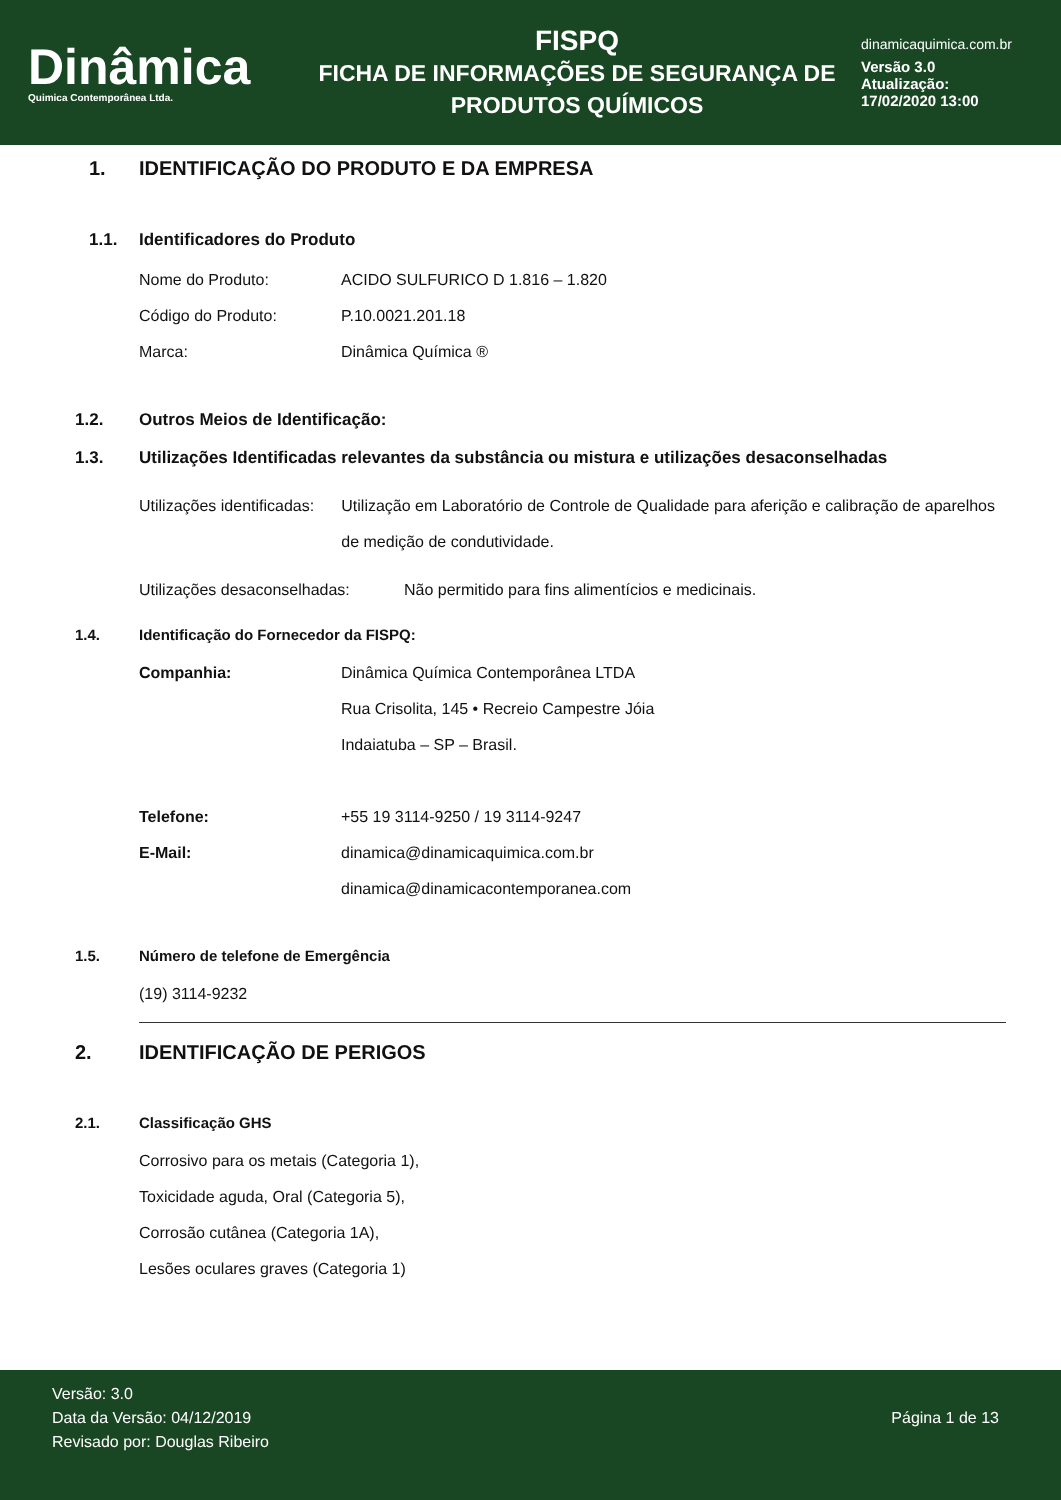Dinâmica
Quimica Contemporânea Ltda.
FISPQ
FICHA DE INFORMAÇÕES DE SEGURANÇA DE PRODUTOS QUÍMICOS
dinamicaquimica.com.br
Versão 3.0
Atualização:
17/02/2020 13:00
1. IDENTIFICAÇÃO DO PRODUTO E DA EMPRESA
1.1. Identificadores do Produto
Nome do Produto: ACIDO SULFURICO D 1.816 – 1.820
Código do Produto: P.10.0021.201.18
Marca: Dinâmica Química ®
1.2. Outros Meios de Identificação:
1.3. Utilizações Identificadas relevantes da substância ou mistura e utilizações desaconselhadas
Utilizações identificadas: Utilização em Laboratório de Controle de Qualidade para aferição e calibração de aparelhos de medição de condutividade.
Utilizações desaconselhadas:
Não permitido para fins alimentícios e medicinais.
1.4. Identificação do Fornecedor da FISPQ:
Companhia: Dinâmica Química Contemporânea LTDA
Rua Crisolita, 145 • Recreio Campestre Jóia
Indaiatuba – SP – Brasil.
Telefone: +55 19 3114-9250 / 19 3114-9247
E-Mail: dinamica@dinamicaquimica.com.br
dinamica@dinamicacontemporanea.com
1.5. Número de telefone de Emergência
(19) 3114-9232
2. IDENTIFICAÇÃO DE PERIGOS
2.1. Classificação GHS
Corrosivo para os metais (Categoria 1),
Toxicidade aguda, Oral (Categoria 5),
Corrosão cutânea (Categoria 1A),
Lesões oculares graves (Categoria 1)
Versão: 3.0
Data da Versão: 04/12/2019
Revisado por: Douglas Ribeiro
Página 1 de 13